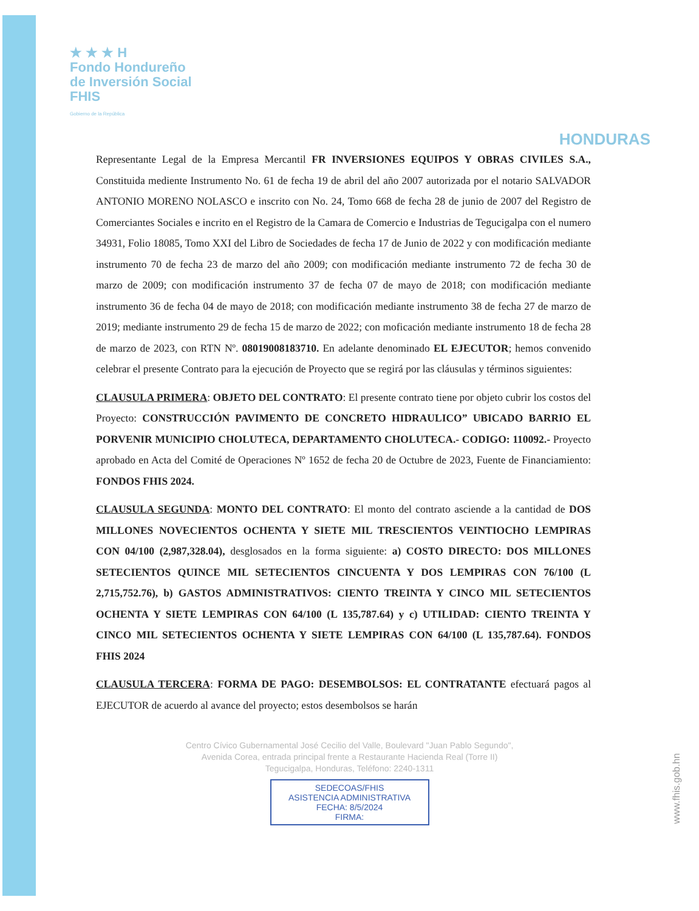★ ★ ★ H
Fondo Hondureño
de Inversión Social
FHIS
Gobierno de la República
HONDURAS
Representante Legal de la Empresa Mercantil FR INVERSIONES EQUIPOS Y OBRAS CIVILES S.A., Constituida mediente Instrumento No. 61 de fecha 19 de abril del año 2007 autorizada por el notario SALVADOR ANTONIO MORENO NOLASCO e inscrito con No. 24, Tomo 668 de fecha 28 de junio de 2007 del Registro de Comerciantes Sociales e incrito en el Registro de la Camara de Comercio e Industrias de Tegucigalpa con el numero 34931, Folio 18085, Tomo XXI del Libro de Sociedades de fecha 17 de Junio de 2022 y con modificación mediante instrumento 70 de fecha 23 de marzo del año 2009; con modificación mediante instrumento 72 de fecha 30 de marzo de 2009; con modificación instrumento 37 de fecha 07 de mayo de 2018; con modificación mediante instrumento 36 de fecha 04 de mayo de 2018; con modificación mediante instrumento 38 de fecha 27 de marzo de 2019; mediante instrumento 29 de fecha 15 de marzo de 2022; con moficación mediante instrumento 18 de fecha 28 de marzo de 2023, con RTN Nº. 08019008183710. En adelante denominado EL EJECUTOR; hemos convenido celebrar el presente Contrato para la ejecución de Proyecto que se regirá por las cláusulas y términos siguientes:
CLAUSULA PRIMERA: OBJETO DEL CONTRATO: El presente contrato tiene por objeto cubrir los costos del Proyecto: CONSTRUCCIÓN PAVIMENTO DE CONCRETO HIDRAULICO” UBICADO BARRIO EL PORVENIR MUNICIPIO CHOLUTECA, DEPARTAMENTO CHOLUTECA.- CODIGO: 110092.- Proyecto aprobado en Acta del Comité de Operaciones Nº 1652 de fecha 20 de Octubre de 2023, Fuente de Financiamiento: FONDOS FHIS 2024.
CLAUSULA SEGUNDA: MONTO DEL CONTRATO: El monto del contrato asciende a la cantidad de DOS MILLONES NOVECIENTOS OCHENTA Y SIETE MIL TRESCIENTOS VEINTIOCHO LEMPIRAS CON 04/100 (2,987,328.04), desglosados en la forma siguiente: a) COSTO DIRECTO: DOS MILLONES SETECIENTOS QUINCE MIL SETECIENTOS CINCUENTA Y DOS LEMPIRAS CON 76/100 (L 2,715,752.76), b) GASTOS ADMINISTRATIVOS: CIENTO TREINTA Y CINCO MIL SETECIENTOS OCHENTA Y SIETE LEMPIRAS CON 64/100 (L 135,787.64) y c) UTILIDAD: CIENTO TREINTA Y CINCO MIL SETECIENTOS OCHENTA Y SIETE LEMPIRAS CON 64/100 (L 135,787.64). FONDOS FHIS 2024
CLAUSULA TERCERA: FORMA DE PAGO: DESEMBOLSOS: EL CONTRATANTE efectuará pagos al EJECUTOR de acuerdo al avance del proyecto; estos desembolsos se harán
Centro Cívico Gubernamental José Cecilio del Valle, Boulevard "Juan Pablo Segundo",
Avenida Corea, entrada principal frente a Restaurante Hacienda Real (Torre II)
Tegucigalpa, Honduras, Teléfono: 2240-1311
SEDECOAS/FHIS
ASISTENCIA ADMINISTRATIVA
FECHA: 8/5/2024
FIRMA:
www.fhis.gob.hn